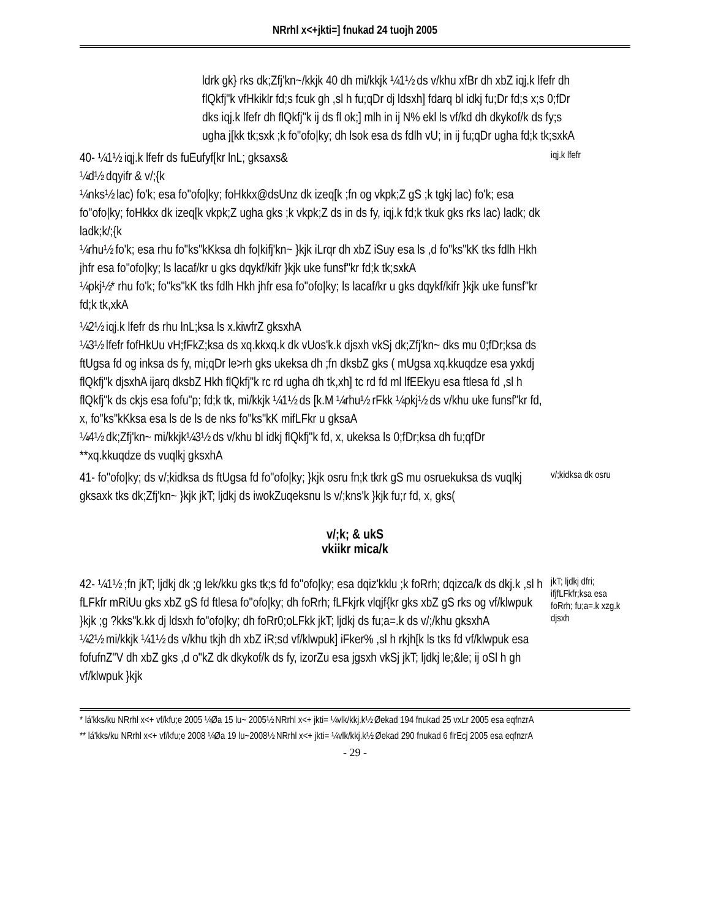NRrhl x<+jkti=] fnukad 24 tuojh 2005
ldrk gk} rks dk;Zfj'kn~/kkjk 40 dh mi/kkjk ¼1½ ds v/khu xfBr dh xbZ iqj.k lfefr dh flQkfj"k vfHkiklr fd;s fcuk gh ,sl h fu;qDr dj ldsxh] fdarq bl idkj fu;Dr fd;s x;s 0;fDr dks iqj.k lfefr dh flQkfj"k ij ds fl ok;] mlh in ij N% ekl ls vf/kd dh dkykof/k ds fy;s ugha j[kk tk;sxk ;k fo"ofo|ky; dh lsok esa ds fdlh vU; in ij fu;qDr ugha fd;k tk;sxkA
40- ¼1½ iqj.k lfefr ds fuEufyf[kr lnL; gksaxs&
¼d½ dqyifr & v/;{k
¼nks½ lac) fo'k; esa fo"ofo|ky; foHkkx@dsUnz dk izeq[k ;fn og vkpk;Z gS ;k tgkj lac) fo'k; esa fo"ofo|ky; foHkkx dk izeq[k vkpk;Z ugha gks ;k vkpk;Z ds in ds fy, iqj.k fd;k tkuk gks rks lac) ladk; dk ladk;k/;{k
¼rhu½ fo'k; esa rhu fo"ks"kKksa dh fo|kifj'kn~ }kjk iLrqr dh xbZ iSuy esa ls ,d fo"ks"kK tks fdlh Hkh jhfr esa fo"ofo|ky; ls lacaf/kr u gks dqykf/kifr }kjk uke funsf"kr fd;k tk;sxkA
¼pkj½* rhu fo'k; fo"ks"kK tks fdlh Hkh jhfr esa fo"ofo|ky; ls lacaf/kr u gks dqykf/kifr }kjk uke funsf"kr fd;k tk,xkA
¼2½ iqj.k lfefr ds rhu lnL;ksa ls x.kiwfrZ gksxhA
¼3½ lfefr fofHkUu vH;fFkZ;ksa ds xq.kkxq.k dk vUos'k.k djsxh vkSj dk;Zfj'kn~ dks mu 0;fDr;ksa ds ftUgsa fd og inksa ds fy, mi;qDr le>rh gks ukeksa dh ;fn dksbZ gks ( mUgsa xq.kkuqdze esa yxkdj flQkfj"k djsxhA ijarq dksbZ Hkh flQkfj"k rc rd ugha dh tk,xh] tc rd fd ml lfEEkyu esa ftlesa fd ,sl h flQkfj"k ds ckjs esa fofu"p; fd;k tk, mi/kkjk ¼1½ ds [k.M ¼rhu½ rFkk ¼pkj½ ds v/khu uke funsf"kr fd, x, fo"ks"kKksa esa ls de ls de nks fo"ks"kK mifLFkr u gksaA
¼4½ dk;Zfj'kn~ mi/kkjk¼3½ ds v/khu bl idkj flQkfj"k fd, x, ukeksa ls 0;fDr;ksa dh fu;qfDr **xq.kkuqdze ds vuqlkj gksxhA
iqj.k lfefr
41- fo"ofo|ky; ds v/;kidksa ds ftUgsa fd fo"ofo|ky; }kjk osru fn;k tkrk gS mu osruekuksa ds vuqlkj gksaxk tks dk;Zfj'kn~ }kjk jkT; ljdkj ds iwokZuqeksnu ls v/;kns'k }kjk fu;r fd, x, gks(
v/;kidksa dk osru
v/;k; & ukS
vkiikr mica/k
42- ¼1½ ;fn jkT; ljdkj dk ;g lek/kku gks tk;s fd fo"ofo|ky; esa dqiz'kklu ;k foRrh; dqizca/k ds dkj.k ,sl h fLFkfr mRiUu gks xbZ gS fd ftlesa fo"ofo|ky; dh foRrh; fLFkjrk vlqjf{kr gks xbZ gS rks og vf/klwpuk }kjk ;g ?kks"k.kk dj ldsxh fo"ofo|ky; dh foRr0;oLFkk jkT; ljdkj ds fu;a=.k ds v/;/khu gksxhA
¼2½ mi/kkjk ¼1½ ds v/khu tkjh dh xbZ iR;sd vf/klwpuk] iFker% ,sl h rkjh[k ls tks fd vf/klwpuk esa fofufnZ"V dh xbZ gks ,d o"kZ dk dkykof/k ds fy, izorZu esa jgsxh vkSj jkT; ljdkj le;&le; ij oSl h gh vf/klwpuk }kjk
jkT; ljdkj dfri; ifjfLFkfr;ksa esa foRrh; fu;a=.k xzg.k djsxh
* lá'kks/ku NRrhl x<+ vf/kfu;e 2005 ¼Øa 15 lu~ 2005½ NRrhl x<+ jkti= ¼vlk/kkj.k½ Øekad 194 fnukad 25 vxLr 2005 esa eqfnzrA
** lá'kks/ku NRrhl x<+ vf/kfu;e 2008 ¼Øa 19 lu~2008½ NRrhl x<+ jkti= ¼vlk/kkj.k½ Øekad 290 fnukad 6 flrEcj 2005 esa eqfnzrA
- 29 -